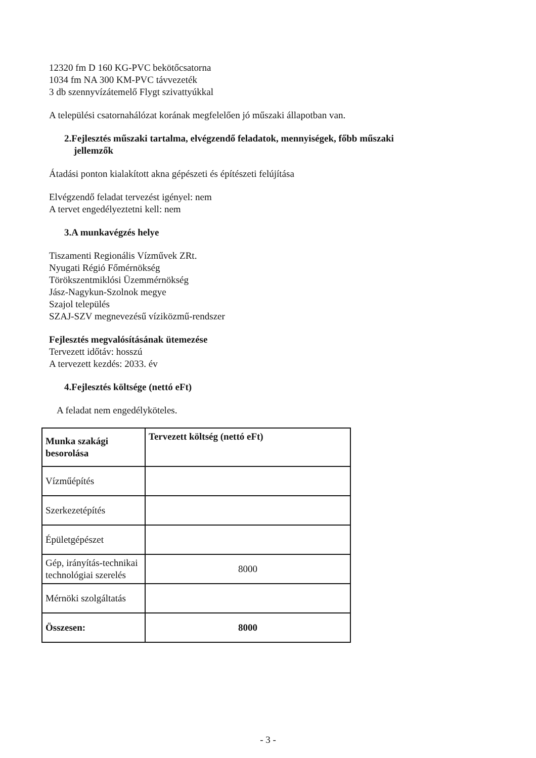12320 fm D 160 KG-PVC bekötőcsatorna
1034 fm NA 300 KM-PVC távvezeték
3 db szennyvízátemelő Flygt szivattyúkkal
A települési csatornahálózat korának megfelelően jó műszaki állapotban van.
2.Fejlesztés műszaki tartalma, elvégzendő feladatok, mennyiségek, főbb műszaki
jellemzők
Átadási ponton kialakított akna gépészeti és építészeti felújítása
Elvégzendő feladat tervezést igényel: nem
A tervet engedélyeztetni kell: nem
3.A munkavégzés helye
Tiszamenti Regionális Vízművek ZRt.
Nyugati Régió Főmérnökség
Törökszentmiklósi Üzemmérnökség
Jász-Nagykun-Szolnok megye
Szajol település
SZAJ-SZV megnevezésű víziközmű-rendszer
Fejlesztés megvalósításának ütemezése
Tervezett időtáv: hosszú
A tervezett kezdés: 2033. év
4.Fejlesztés költsége (nettó eFt)
A feladat nem engedélyköteles.
| Munka szakági besorolása | Tervezett költség (nettó eFt) |
| --- | --- |
| Vízműépítés | |
| Szerkezetépítés | |
| Épületgépészet | |
| Gép, irányítás-technikai technológiai szerelés | 8000 |
| Mérnöki szolgáltatás | |
| Összesen: | 8000 |
- 3 -